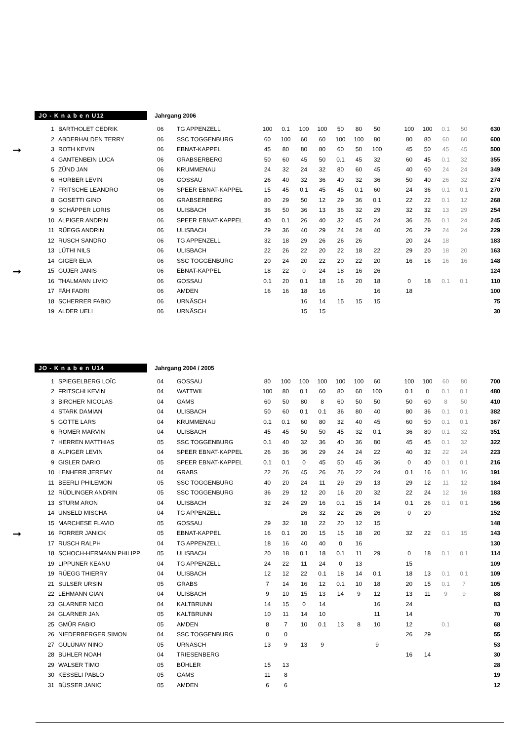JO - K n a b e n U12
Jahrgang 2006
| 1 | BARTHOLET CEDRIK | 06 | TG APPENZELL | 100 | 0.1 | 100 | 100 | 50 | 80 | 50 | | 100 | 100 | 0.1 | 50 | 630 |
| 2 | ABDERHALDEN TERRY | 06 | SSC TOGGENBURG | 60 | 100 | 60 | 60 | 100 | 100 | 80 | | 80 | 80 | 60 | 60 | 600 |
| ➞ 3 | ROTH KEVIN | 06 | EBNAT-KAPPEL | 45 | 80 | 80 | 80 | 60 | 50 | 100 | | 45 | 50 | 45 | 45 | 500 |
| 4 | GANTENBEIN LUCA | 06 | GRABSERBERG | 50 | 60 | 45 | 50 | 0.1 | 45 | 32 | | 60 | 45 | 0.1 | 32 | 355 |
| 5 | ZÜND JAN | 06 | KRUMMENAU | 24 | 32 | 24 | 32 | 80 | 60 | 45 | | 40 | 60 | 24 | 24 | 349 |
| 6 | HORBER LEVIN | 06 | GOSSAU | 26 | 40 | 32 | 36 | 40 | 32 | 36 | | 50 | 40 | 26 | 32 | 274 |
| 7 | FRITSCHE LEANDRO | 06 | SPEER EBNAT-KAPPEL | 15 | 45 | 0.1 | 45 | 45 | 0.1 | 60 | | 24 | 36 | 0.1 | 0.1 | 270 |
| 8 | GOSETTI GINO | 06 | GRABSERBERG | 80 | 29 | 50 | 12 | 29 | 36 | 0.1 | | 22 | 22 | 0.1 | 12 | 268 |
| 9 | SCHÄPPER LORIS | 06 | ULISBACH | 36 | 50 | 36 | 13 | 36 | 32 | 29 | | 32 | 32 | 13 | 29 | 254 |
| 10 | ALPIGER ANDRIN | 06 | SPEER EBNAT-KAPPEL | 40 | 0.1 | 26 | 40 | 32 | 45 | 24 | | 36 | 26 | 0.1 | 24 | 245 |
| 11 | RÜEGG ANDRIN | 06 | ULISBACH | 29 | 36 | 40 | 29 | 24 | 24 | 40 | | 26 | 29 | 24 | 24 | 229 |
| 12 | RUSCH SANDRO | 06 | TG APPENZELL | 32 | 18 | 29 | 26 | 26 | 26 | | | 20 | 24 | 18 | | 183 |
| 13 | LÜTHI NILS | 06 | ULISBACH | 22 | 26 | 22 | 20 | 22 | 18 | 22 | | 29 | 20 | 18 | 20 | 163 |
| 14 | GIGER ELIA | 06 | SSC TOGGENBURG | 20 | 24 | 20 | 22 | 20 | 22 | 20 | | 16 | 16 | 16 | 16 | 148 |
| ➞ 15 | GUJER JANIS | 06 | EBNAT-KAPPEL | 18 | 22 | 0 | 24 | 18 | 16 | 26 | | | | | | 124 |
| 16 | THALMANN LIVIO | 06 | GOSSAU | 0.1 | 20 | 0.1 | 18 | 16 | 20 | 18 | | 0 | 18 | 0.1 | 0.1 | 110 |
| 17 | FÄH FADRI | 06 | AMDEN | 16 | 16 | 18 | 16 | | | 16 | | 18 | | | | 100 |
| 18 | SCHERRER FABIO | 06 | URNÄSCH | | | 16 | 14 | 15 | 15 | 15 | | | | | | 75 |
| 19 | ALDER UELI | 06 | URNÄSCH | | | 15 | 15 | | | | | | | | | 30 |
JO - K n a b e n U14
Jahrgang 2004 / 2005
| 1 | SPIEGELBERG LOÏC | 04 | GOSSAU | 80 | 100 | 100 | 100 | 100 | 100 | 60 | | 100 | 100 | 60 | 80 | 700 |
| 2 | FRITSCHI KEVIN | 04 | WATTWIL | 100 | 80 | 0.1 | 60 | 80 | 60 | 100 | | 0.1 | 0 | 0.1 | 0.1 | 480 |
| 3 | BIRCHER NICOLAS | 04 | GAMS | 60 | 50 | 80 | 8 | 60 | 50 | 50 | | 50 | 60 | 8 | 50 | 410 |
| 4 | STARK DAMIAN | 04 | ULISBACH | 50 | 60 | 0.1 | 0.1 | 36 | 80 | 40 | | 80 | 36 | 0.1 | 0.1 | 382 |
| 5 | GÖTTE LARS | 04 | KRUMMENAU | 0.1 | 0.1 | 60 | 80 | 32 | 40 | 45 | | 60 | 50 | 0.1 | 0.1 | 367 |
| 6 | ROMER MARVIN | 04 | ULISBACH | 45 | 45 | 50 | 50 | 45 | 32 | 0.1 | | 36 | 80 | 0.1 | 32 | 351 |
| 7 | HERREN MATTHIAS | 05 | SSC TOGGENBURG | 0.1 | 40 | 32 | 36 | 40 | 36 | 80 | | 45 | 45 | 0.1 | 32 | 322 |
| 8 | ALPIGER LEVIN | 04 | SPEER EBNAT-KAPPEL | 26 | 36 | 36 | 29 | 24 | 24 | 22 | | 40 | 32 | 22 | 24 | 223 |
| 9 | GISLER DARIO | 05 | SPEER EBNAT-KAPPEL | 0.1 | 0.1 | 0 | 45 | 50 | 45 | 36 | | 0 | 40 | 0.1 | 0.1 | 216 |
| 10 | LENHERR JEREMY | 04 | GRABS | 22 | 26 | 45 | 26 | 26 | 22 | 24 | | 0.1 | 16 | 0.1 | 16 | 191 |
| 11 | BEERLI PHILEMON | 05 | SSC TOGGENBURG | 40 | 20 | 24 | 11 | 29 | 29 | 13 | | 29 | 12 | 11 | 12 | 184 |
| 12 | RÜDLINGER ANDRIN | 05 | SSC TOGGENBURG | 36 | 29 | 12 | 20 | 16 | 20 | 32 | | 22 | 24 | 12 | 16 | 183 |
| 13 | STURM ARON | 04 | ULISBACH | 32 | 24 | 29 | 16 | 0.1 | 15 | 14 | | 0.1 | 26 | 0.1 | 0.1 | 156 |
| 14 | UNSELD MISCHA | 04 | TG APPENZELL | | | 26 | 32 | 22 | 26 | 26 | | 0 | 20 | | | 152 |
| 15 | MARCHESE FLAVIO | 05 | GOSSAU | 29 | 32 | 18 | 22 | 20 | 12 | 15 | | | | | | 148 |
| ➞ 16 | FORRER JANICK | 05 | EBNAT-KAPPEL | 16 | 0.1 | 20 | 15 | 15 | 18 | 20 | | 32 | 22 | 0.1 | 15 | 143 |
| 17 | RUSCH RALPH | 04 | TG APPENZELL | 18 | 16 | 40 | 40 | 0 | 16 | | | | | | | 130 |
| 18 | SCHOCH-HERMANN PHILIPP | 05 | ULISBACH | 20 | 18 | 0.1 | 18 | 0.1 | 11 | 29 | | 0 | 18 | 0.1 | 0.1 | 114 |
| 19 | LIPPUNER KEANU | 04 | TG APPENZELL | 24 | 22 | 11 | 24 | 0 | 13 | | | 15 | | | | 109 |
| 19 | RÜEGG THIERRY | 04 | ULISBACH | 12 | 12 | 22 | 0.1 | 18 | 14 | 0.1 | | 18 | 13 | 0.1 | 0.1 | 109 |
| 21 | SULSER URSIN | 05 | GRABS | 7 | 14 | 16 | 12 | 0.1 | 10 | 18 | | 20 | 15 | 0.1 | 7 | 105 |
| 22 | LEHMANN GIAN | 04 | ULISBACH | 9 | 10 | 15 | 13 | 14 | 9 | 12 | | 13 | 11 | 9 | 9 | 88 |
| 23 | GLARNER NICO | 04 | KALTBRUNN | 14 | 15 | 0 | 14 | | | 16 | | 24 | | | | 83 |
| 24 | GLARNER JAN | 05 | KALTBRUNN | 10 | 11 | 14 | 10 | | | 11 | | 14 | | | | 70 |
| 25 | GMÜR FABIO | 05 | AMDEN | 8 | 7 | 10 | 0.1 | 13 | 8 | 10 | | 12 | | 0.1 | | 68 |
| 26 | NIEDERBERGER SIMON | 04 | SSC TOGGENBURG | 0 | 0 | | | | | | | 26 | 29 | | | 55 |
| 27 | GÜLÜNAY NINO | 05 | URNÄSCH | 13 | 9 | 13 | 9 | | | 9 | | | | | | 53 |
| 28 | BÜHLER NOAH | 04 | TRIESENBERG | | | | | | | | | 16 | 14 | | | 30 |
| 29 | WALSER TIMO | 05 | BÜHLER | 15 | 13 | | | | | | | | | | | 28 |
| 30 | KESSELI PABLO | 05 | GAMS | 11 | 8 | | | | | | | | | | | 19 |
| 31 | BÜSSER JANIC | 05 | AMDEN | 6 | 6 | | | | | | | | | | | 12 |